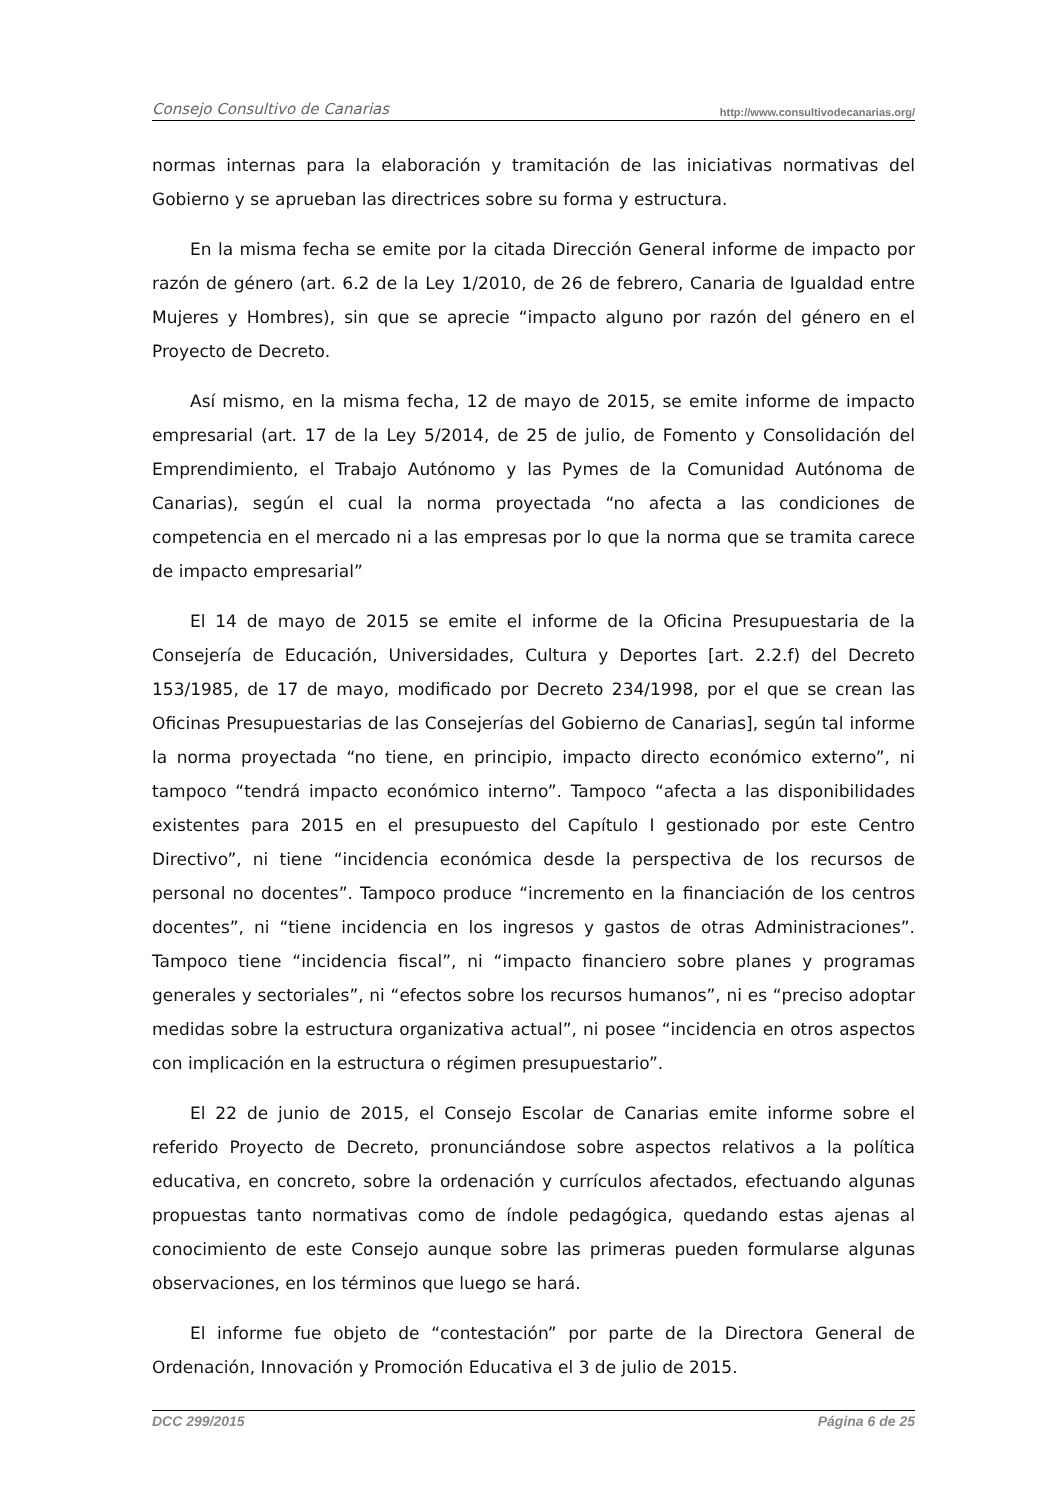Consejo Consultivo de Canarias http://www.consultivodecanarias.org/
normas internas para la elaboración y tramitación de las iniciativas normativas del Gobierno y se aprueban las directrices sobre su forma y estructura.
En la misma fecha se emite por la citada Dirección General informe de impacto por razón de género (art. 6.2 de la Ley 1/2010, de 26 de febrero, Canaria de Igualdad entre Mujeres y Hombres), sin que se aprecie “impacto alguno por razón del género en el Proyecto de Decreto.
Así mismo, en la misma fecha, 12 de mayo de 2015, se emite informe de impacto empresarial (art. 17 de la Ley 5/2014, de 25 de julio, de Fomento y Consolidación del Emprendimiento, el Trabajo Autónomo y las Pymes de la Comunidad Autónoma de Canarias), según el cual la norma proyectada “no afecta a las condiciones de competencia en el mercado ni a las empresas por lo que la norma que se tramita carece de impacto empresarial”
El 14 de mayo de 2015 se emite el informe de la Oficina Presupuestaria de la Consejería de Educación, Universidades, Cultura y Deportes [art. 2.2.f) del Decreto 153/1985, de 17 de mayo, modificado por Decreto 234/1998, por el que se crean las Oficinas Presupuestarias de las Consejerías del Gobierno de Canarias], según tal informe la norma proyectada “no tiene, en principio, impacto directo económico externo”, ni tampoco “tendrá impacto económico interno”. Tampoco “afecta a las disponibilidades existentes para 2015 en el presupuesto del Capítulo I gestionado por este Centro Directivo”, ni tiene “incidencia económica desde la perspectiva de los recursos de personal no docentes”. Tampoco produce “incremento en la financiación de los centros docentes”, ni “tiene incidencia en los ingresos y gastos de otras Administraciones”. Tampoco tiene “incidencia fiscal”, ni “impacto financiero sobre planes y programas generales y sectoriales”, ni “efectos sobre los recursos humanos”, ni es “preciso adoptar medidas sobre la estructura organizativa actual”, ni posee “incidencia en otros aspectos con implicación en la estructura o régimen presupuestario”.
El 22 de junio de 2015, el Consejo Escolar de Canarias emite informe sobre el referido Proyecto de Decreto, pronunciándose sobre aspectos relativos a la política educativa, en concreto, sobre la ordenación y currículos afectados, efectuando algunas propuestas tanto normativas como de índole pedagógica, quedando estas ajenas al conocimiento de este Consejo aunque sobre las primeras pueden formularse algunas observaciones, en los términos que luego se hará.
El informe fue objeto de “contestación” por parte de la Directora General de Ordenación, Innovación y Promoción Educativa el 3 de julio de 2015.
DCC 299/2015 Página 6 de 25